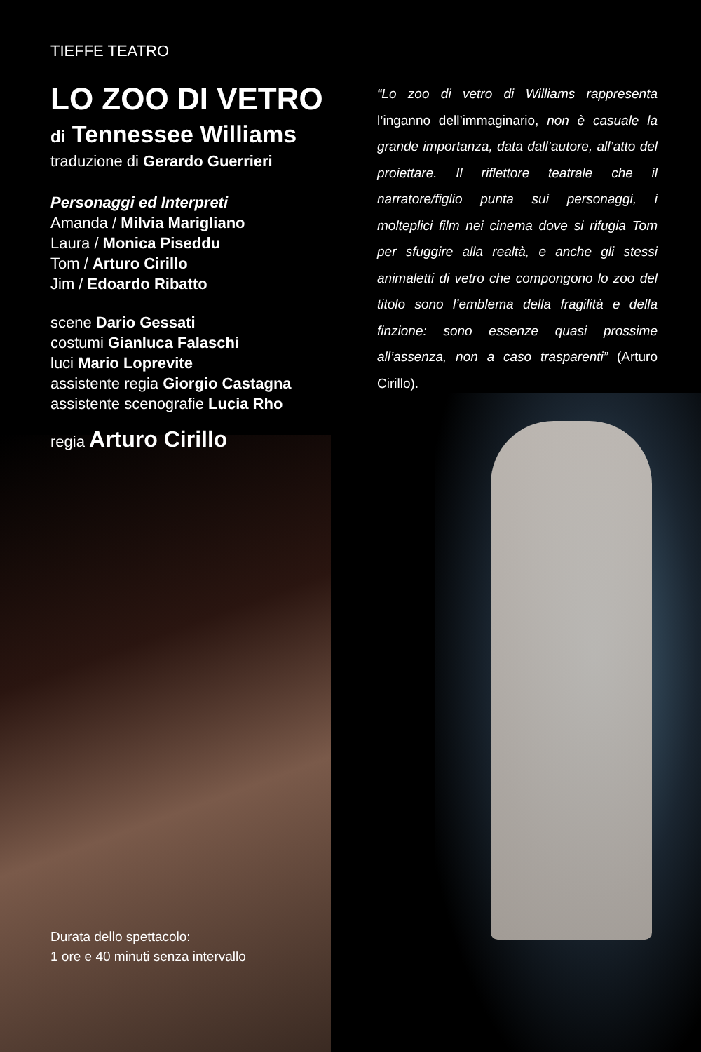TIEFFE TEATRO
LO ZOO DI VETRO
di Tennessee Williams
traduzione di Gerardo Guerrieri
Personaggi ed Interpreti
Amanda / Milvia Marigliano
Laura / Monica Piseddu
Tom / Arturo Cirillo
Jim / Edoardo Ribatto
scene Dario Gessati
costumi Gianluca Falaschi
luci Mario Loprevite
assistente regia Giorgio Castagna
assistente scenografie Lucia Rho
regia Arturo Cirillo
“Lo zoo di vetro di Williams rappresenta l’inganno dell’immaginario, non è casuale la grande importanza, data dall’autore, all’atto del proiettare. Il riflettore teatrale che il narratore/figlio punta sui personaggi, i molteplici film nei cinema dove si rifugia Tom per sfuggire alla realtà, e anche gli stessi animaletti di vetro che compongono lo zoo del titolo sono l’emblema della fragilità e della finzione: sono essenze quasi prossime all’assenza, non a caso trasparenti” (Arturo Cirillo).
Durata dello spettacolo:
1 ore e 40 minuti senza intervallo